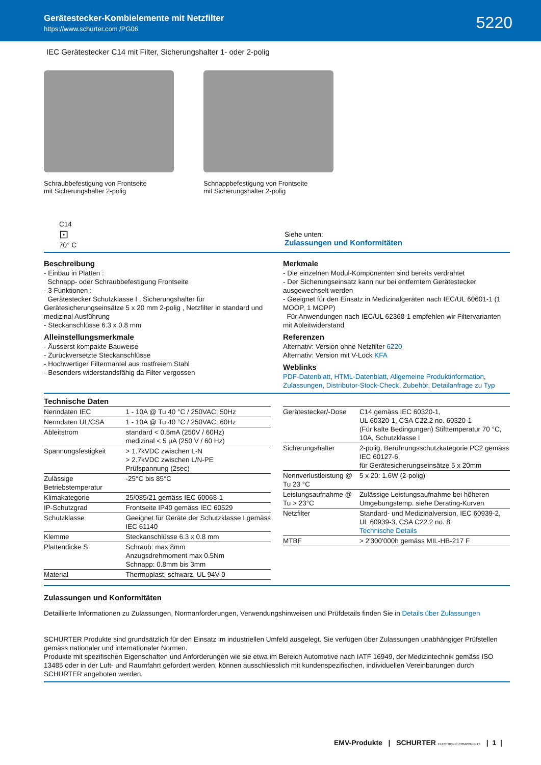Gerätestecker-Kombielemente mit Netzfilter
https://www.schurter.com /PG06
5220
IEC Gerätestecker C14 mit Filter, Sicherungshalter 1- oder 2-polig
Schraubbefestigung von Frontseite
mit Sicherungshalter 2-polig
Schnappbefestigung von Frontseite
mit Sicherungshalter 2-polig
C14
⊡
70° C
Siehe unten:
Zulassungen und Konformitäten
Beschreibung
- Einbau in Platten :
Schnapp- oder Schraubbefestigung Frontseite
- 3 Funktionen :
Gerätestecker Schutzklasse I , Sicherungshalter für Gerätesicherungseinsätze 5 x 20 mm 2-polig , Netzfilter in standard und medizinal Ausführung
- Steckanschlüsse 6.3 x 0.8 mm
Alleinstellungsmerkmale
- Äusserst kompakte Bauweise
- Zurückversetzte Steckanschlüsse
- Hochwertiger Filtermantel aus rostfreiem Stahl
- Besonders widerstandsfähig da Filter vergossen
Merkmale
- Die einzelnen Modul-Komponenten sind bereits verdrahtet
- Der Sicherungseinsatz kann nur bei entferntem Gerätestecker ausgewechselt werden
- Geeignet für den Einsatz in Medizinalgeräten nach IEC/UL 60601-1 (1 MOOP, 1 MOPP)
Für Anwendungen nach IEC/UL 62368-1 empfehlen wir Filtervarianten mit Ableitwiderstand
Referenzen
Alternativ: Version ohne Netzfilter 6220
Alternativ: Version mit V-Lock KFA
Weblinks
PDF-Datenblatt, HTML-Datenblatt, Allgemeine Produktinformation, Zulassungen, Distributor-Stock-Check, Zubehör, Detailanfrage zu Typ
Technische Daten
| Nenndaten IEC | 1 - 10A @ Tu 40 °C / 250VAC; 50Hz |
| Nenndaten UL/CSA | 1 - 10A @ Tu 40 °C / 250VAC; 60Hz |
| Ableitstrom | standard < 0.5mA (250V / 60Hz) medizinal < 5 µA (250 V / 60 Hz) |
| Spannungsfestigkeit | > 1.7kVDC zwischen L-N > 2.7kVDC zwischen L/N-PE Prüfspannung (2sec) |
| Zulässige Betriebstemperatur | -25°C bis 85°C |
| Klimakategorie | 25/085/21 gemäss IEC 60068-1 |
| IP-Schutzgrad | Frontseite IP40 gemäss IEC 60529 |
| Schutzklasse | Geeignet für Geräte der Schutzklasse I gemäss IEC 61140 |
| Klemme | Steckanschlüsse 6.3 x 0.8 mm |
| Plattendicke S | Schraub: max 8mm Anzugsdrehmoment max 0.5Nm Schnapp: 0.8mm bis 3mm |
| Material | Thermoplast, schwarz, UL 94V-0 |
| Gerätestecker/-Dose | C14 gemäss IEC 60320-1, UL 60320-1, CSA C22.2 no. 60320-1 (Für kalte Bedingungen) Stifttemperatur 70 °C, 10A, Schutzklasse I |
| Sicherungshalter | 2-polig, Berührungsschutzkategorie PC2 gemäss IEC 60127-6, für Gerätesicherungseinsätze 5 x 20mm |
| Nennverlustleistung @ Tu 23 °C | 5 x 20: 1.6W (2-polig) |
| Leistungsaufnahme @ Tu > 23°C | Zulässige Leistungsaufnahme bei höheren Umgebungstemp. siehe Derating-Kurven |
| Netzfilter | Standard- und Medizinalversion, IEC 60939-2, UL 60939-3, CSA C22.2 no. 8 Technische Details |
| MTBF | > 2'300'000h gemäss MIL-HB-217 F |
Zulassungen und Konformitäten
Detaillierte Informationen zu Zulassungen, Normanforderungen, Verwendungshinweisen und Prüfdetails finden Sie in Details über Zulassungen
SCHURTER Produkte sind grundsätzlich für den Einsatz im industriellen Umfeld ausgelegt. Sie verfügen über Zulassungen unabhängiger Prüfstellen gemäss nationaler und internationaler Normen.
Produkte mit spezifischen Eigenschaften und Anforderungen wie sie etwa im Bereich Automotive nach IATF 16949, der Medizintechnik gemäss ISO 13485 oder in der Luft- und Raumfahrt gefordert werden, können ausschliesslich mit kundenspezifischen, individuellen Vereinbarungen durch SCHURTER angeboten werden.
EMV-Produkte | SCHURTER ELECTRONIC COMPONENTS | 1 |